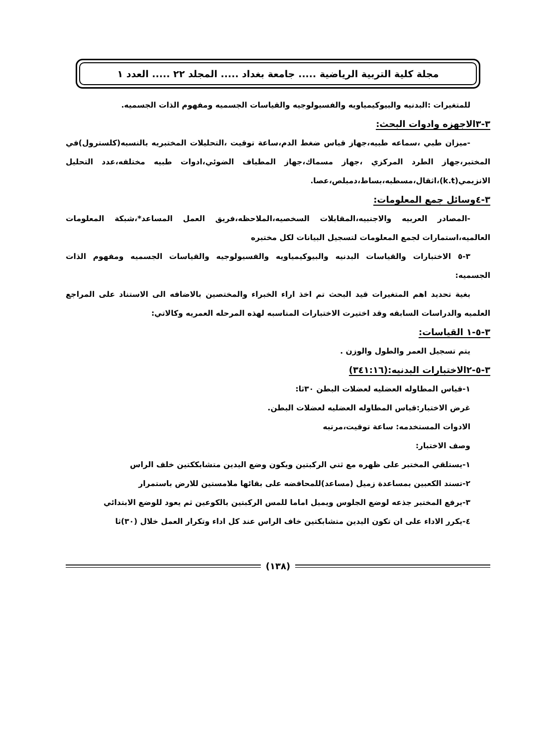مجلة كلية التربية الرياضية ..... جامعة بغداد ..... المجلد ٢٢ ..... العدد ١
للمتغيرات :البدنيه والبيوكيمياويه والفسيولوجيه والقياسات الجسميه ومفهوم الذات الجسميه.
٣-٣الاجهزه وادوات البحث:
-ميزان طبي ،سماعه طبيه،جهاز قياس ضغط الدم،ساعة توقيت ،التحليلات المختبريه بالنسبه(كلسترول)في المختبر،جهاز الطرد المركزي ،جهاز مسماك،جهاز المطياف الضوئي،ادوات طبيه مختلفه،عدد التحليل الانزيمي(k.t)،اثقال،مسطبه،بساط،دمبلص،عصا.
٣-٤وسائل جمع المعلومات:
-المصادر العربيه والاجنبيه،المقابلات السخصيه،الملاحظه،فريق العمل المساعد*،شبكة المعلومات العالميه،استمارات لجمع المعلومات لتسجيل البيانات لكل مختبره
٣-٥ الاختبارات والقياسات البدنيه والبيوكيمياويه والفسيولوجيه والقياسات الجسميه ومفهوم الذات الجسميه:
بغية تحديد اهم المتغيرات قيد البحث تم اخذ اراء الخبراء والمختصين بالاضافه الى الاستناد على المراجع العلميه والدراسات السابقه وقد اختيرت الاختبارات المناسبه لهذه المرحله العمريه وكالاتي:
٣-٥-١ القياسات:
يتم تسجيل العمر والطول والوزن .
٣-٥-٢الاختبارات البدنيه:(٣٤١:١٦)
١-قياس المطاوله العضليه لعضلات البطن ٣٠ثا:
غرض الاختبار:قياس المطاوله العضليه لعضلات البطن.
الادوات المستخدمه: ساعة توقيت،مرتبه
وصف الاختبار:
١-يستلقي المختبر على ظهره مع ثني الركبتين ويكون وضع اليدين متشابككتين خلف الراس
٢-تسند الكعبين بمساعدة زميل (مساعد)للمحافضه على بقائها ملامستين للارض باستمرار
٣-يرفع المختبر جذعه لوضع الجلوس ويميل اماما للمس الركبتين بالكوعين ثم يعود للوضع الابتدائي
٤-يكرر الاداء على ان تكون اليدين متشابكتين خاف الراس عند كل اداء وتكرار العمل خلال (٣٠)ثا
(١٣٨)